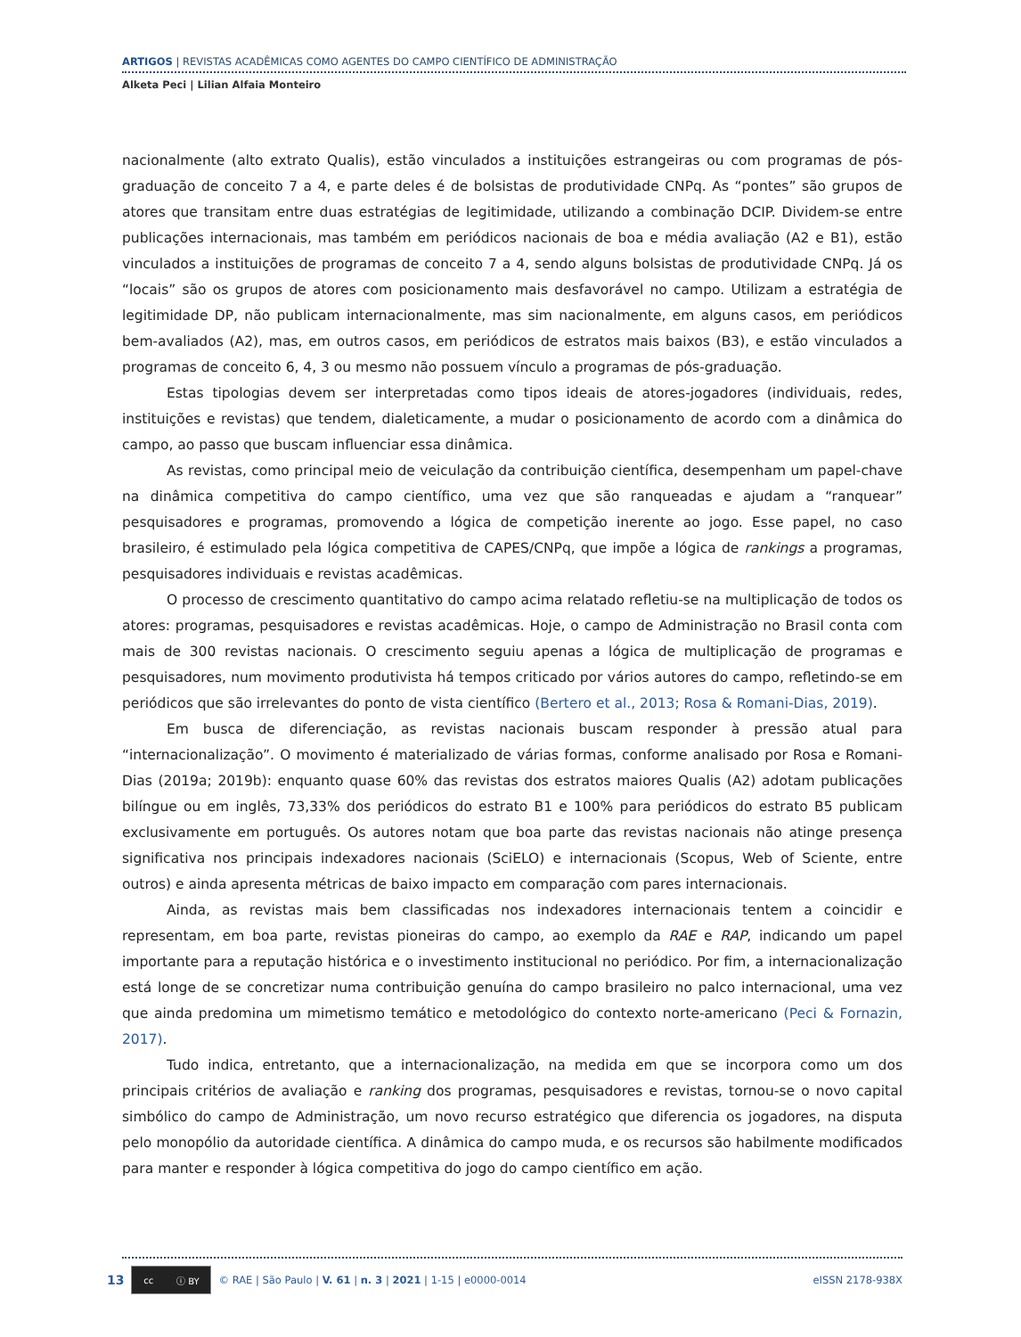ARTIGOS | REVISTAS ACADÊMICAS COMO AGENTES DO CAMPO CIENTÍFICO DE ADMINISTRAÇÃO
Alketa Peci | Lilian Alfaia Monteiro
nacionalmente (alto extrato Qualis), estão vinculados a instituições estrangeiras ou com programas de pós-graduação de conceito 7 a 4, e parte deles é de bolsistas de produtividade CNPq. As “pontes” são grupos de atores que transitam entre duas estratégias de legitimidade, utilizando a combinação DCIP. Dividem-se entre publicações internacionais, mas também em periódicos nacionais de boa e média avaliação (A2 e B1), estão vinculados a instituições de programas de conceito 7 a 4, sendo alguns bolsistas de produtividade CNPq. Já os “locais” são os grupos de atores com posicionamento mais desfavorável no campo. Utilizam a estratégia de legitimidade DP, não publicam internacionalmente, mas sim nacionalmente, em alguns casos, em periódicos bem-avaliados (A2), mas, em outros casos, em periódicos de estratos mais baixos (B3), e estão vinculados a programas de conceito 6, 4, 3 ou mesmo não possuem vínculo a programas de pós-graduação.
Estas tipologias devem ser interpretadas como tipos ideais de atores-jogadores (individuais, redes, instituições e revistas) que tendem, dialeticamente, a mudar o posicionamento de acordo com a dinâmica do campo, ao passo que buscam influenciar essa dinâmica.
As revistas, como principal meio de veiculação da contribuição científica, desempenham um papel-chave na dinâmica competitiva do campo científico, uma vez que são ranqueadas e ajudam a “ranquear” pesquisadores e programas, promovendo a lógica de competição inerente ao jogo. Esse papel, no caso brasileiro, é estimulado pela lógica competitiva de CAPES/CNPq, que impõe a lógica de rankings a programas, pesquisadores individuais e revistas acadêmicas.
O processo de crescimento quantitativo do campo acima relatado refletiu-se na multiplicação de todos os atores: programas, pesquisadores e revistas acadêmicas. Hoje, o campo de Administração no Brasil conta com mais de 300 revistas nacionais. O crescimento seguiu apenas a lógica de multiplicação de programas e pesquisadores, num movimento produtivista há tempos criticado por vários autores do campo, refletindo-se em periódicos que são irrelevantes do ponto de vista científico (Bertero et al., 2013; Rosa & Romani-Dias, 2019).
Em busca de diferenciação, as revistas nacionais buscam responder à pressão atual para “internacionalização”. O movimento é materializado de várias formas, conforme analisado por Rosa e Romani-Dias (2019a; 2019b): enquanto quase 60% das revistas dos estratos maiores Qualis (A2) adotam publicações bilíngue ou em inglês, 73,33% dos periódicos do estrato B1 e 100% para periódicos do estrato B5 publicam exclusivamente em português. Os autores notam que boa parte das revistas nacionais não atinge presença significativa nos principais indexadores nacionais (SciELO) e internacionais (Scopus, Web of Sciente, entre outros) e ainda apresenta métricas de baixo impacto em comparação com pares internacionais.
Ainda, as revistas mais bem classificadas nos indexadores internacionais tentem a coincidir e representam, em boa parte, revistas pioneiras do campo, ao exemplo da RAE e RAP, indicando um papel importante para a reputação histórica e o investimento institucional no periódico. Por fim, a internacionalização está longe de se concretizar numa contribuição genuína do campo brasileiro no palco internacional, uma vez que ainda predomina um mimetismo temático e metodológico do contexto norte-americano (Peci & Fornazin, 2017).
Tudo indica, entretanto, que a internacionalização, na medida em que se incorpora como um dos principais critérios de avaliação e ranking dos programas, pesquisadores e revistas, tornou-se o novo capital simbólico do campo de Administração, um novo recurso estratégico que diferencia os jogadores, na disputa pelo monopólio da autoridade científica. A dinâmica do campo muda, e os recursos são habilmente modificados para manter e responder à lógica competitiva do jogo do campo científico em ação.
13
cc ⓘ BY
© RAE | São Paulo | V. 61 | n. 3 | 2021 | 1-15 | e0000-0014 eISSN 2178-938X